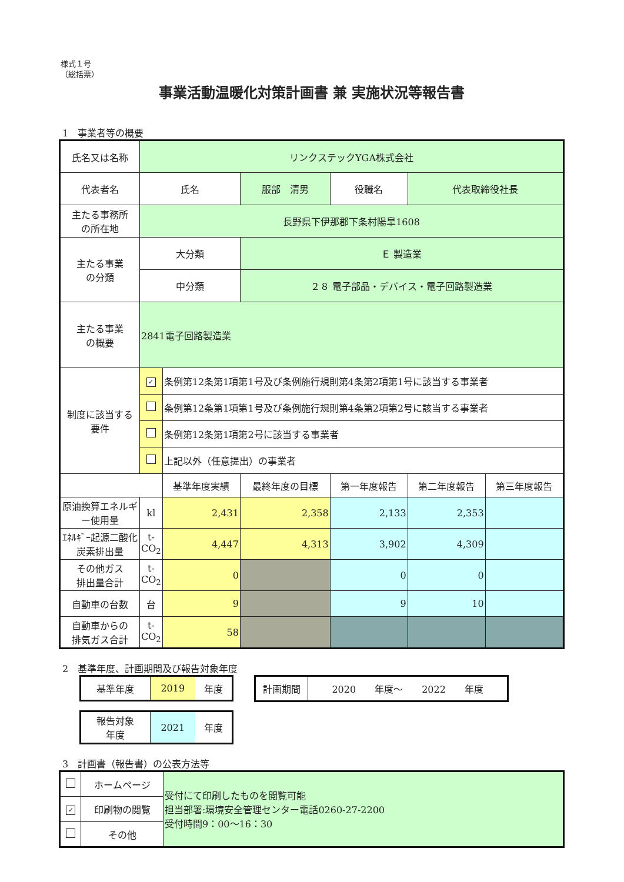様式１号
（総括票）
事業活動温暖化対策計画書 兼 実施状況等報告書
1　事業者等の概要
| 氏名又は名称 | リンクステックYGA株式会社 | | | | | | |
| 代表者名 | 氏名 | | 服部 清男 | | 役職名 | 代表取締役社長 | |
| 主たる事務所 の所在地 | 長野県下伊那郡下条村陽皐1608 | | | | | | |
| 主たる事業 の分類 | 大分類 | | Ｅ 製造業 | | | | |
| | 中分類 | | ２８ 電子部品・デバイス・電子回路製造業 | | | | |
| 主たる事業 の概要 | 2841電子回路製造業 | | | | | | |
| 制度に該当する 要件 | ✓ | 条例第12条第1項第1号及び条例施行規則第4条第2項第1号に該当する事業者 | | | | | |
| | | 条例第12条第1項第1号及び条例施行規則第4条第2項第2号に該当する事業者 | | | | | |
| | | 条例第12条第1項第2号に該当する事業者 | | | | | |
| | | 上記以外（任意提出）の事業者 | | | | | |
| | | 基準年度実績 | 最終年度の目標 | 第一年度報告 | | 第二年度報告 | 第三年度報告 |
| 原油換算エネルギー使用量 | kl | 2,431 | 2,358 | 2,133 | | 2,353 | |
| ｴﾈﾙｷﾞｰ起源二酸化炭素排出量 | t-CO<sub>2</sub> | 4,447 | 4,313 | 3,902 | | 4,309 | |
| その他ガス 排出量合計 | t-CO<sub>2</sub> | 0 | | 0 | | 0 | |
| 自動車の台数 | 台 | 9 | | 9 | | 10 | |
| 自動車からの 排気ガス合計 | t-CO<sub>2</sub> | 58 | | | | | |
2　基準年度、計画期間及び報告対象年度
| 基準年度 | 2019 | 年度 |
| 報告対象 年度 | 2021 | 年度 |
| 計画期間 | 2020 年度～ 2022 年度 |
3　計画書（報告書）の公表方法等
| | ホームページ | 受付にて印刷したものを閲覧可能 担当部署:環境安全管理センター電話0260-27-2200 受付時間9：00～16：30 |
| ✓ | 印刷物の閲覧 | |
| | その他 | |